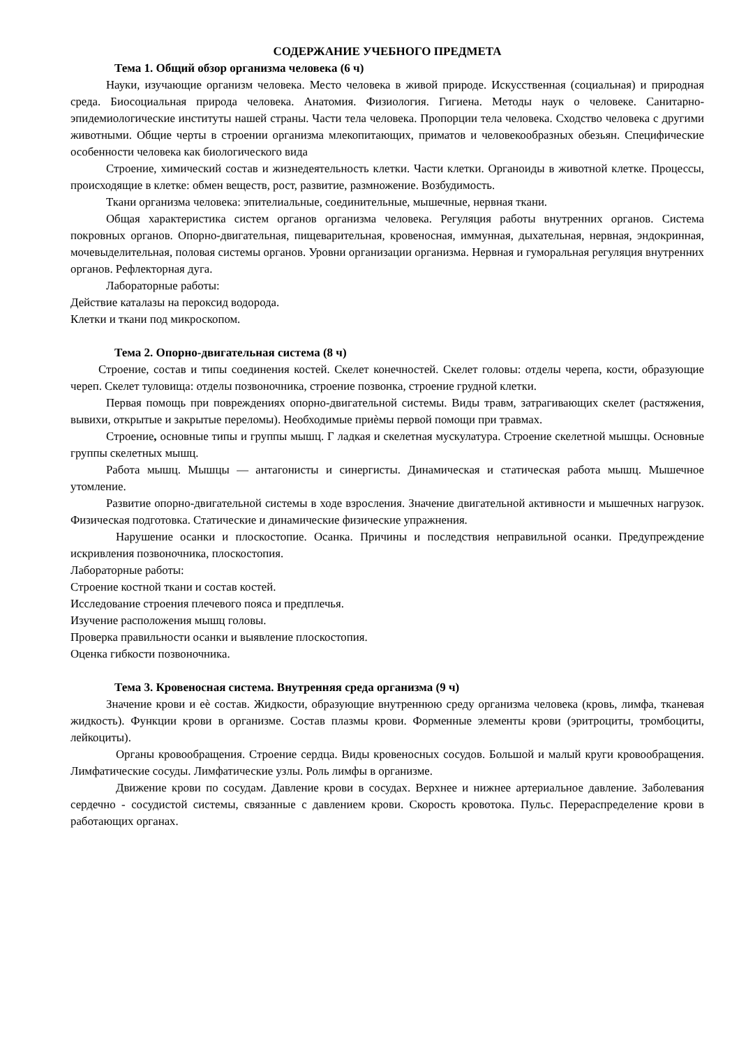СОДЕРЖАНИЕ УЧЕБНОГО ПРЕДМЕТА
Тема 1. Общий обзор организма человека (6 ч)
Науки, изучающие организм человека. Место человека в живой природе. Искусственная (социальная) и природная среда. Биосоциальная природа человека. Анатомия. Физиология. Гигиена. Методы наук о человеке. Санитарно-эпидемиологические институты нашей страны. Части тела человека. Пропорции тела человека. Сходство человека с другими животными. Общие черты в строении организма млекопитающих, приматов и человекообразных обезьян. Специфические особенности человека как биологического вида
Строение, химический состав и жизнедеятельность клетки. Части клетки. Органоиды в животной клетке. Процессы, происходящие в клетке: обмен веществ, рост, развитие, размножение. Возбудимость.
Ткани организма человека: эпителиальные, соединительные, мышечные, нервная ткани.
Общая характеристика систем органов организма человека. Регуляция работы внутренних органов. Система покровных органов. Опорно-двигательная, пищеварительная, кровеносная, иммунная, дыхательная, нервная, эндокринная, мочевыделительная, половая системы органов. Уровни организации организма. Нервная и гуморальная регуляция внутренних органов. Рефлекторная дуга.
Лабораторные работы:
Действие каталазы на пероксид водорода.
Клетки и ткани под микроскопом.
Тема 2. Опорно-двигательная система (8 ч)
Строение, состав и типы соединения костей. Скелет конечностей. Скелет головы: отделы черепа, кости, образующие череп. Скелет туловища: отделы позвоночника, строение позвонка, строение грудной клетки.
Первая помощь при повреждениях опорно-двигательной системы. Виды травм, затрагивающих скелет (растяжения, вывихи, открытые и закрытые переломы). Необходимые приѐмы первой помощи при травмах.
Строение, основные типы и группы мышц. Г ладкая и скелетная мускулатура. Строение скелетной мышцы. Основные группы скелетных мышц.
Работа мышц. Мышцы — антагонисты и синергисты. Динамическая и статическая работа мышц. Мышечное утомление.
Развитие опорно-двигательной системы в ходе взросления. Значение двигательной активности и мышечных нагрузок. Физическая подготовка. Статические и динамические физические упражнения.
Нарушение осанки и плоскостопие. Осанка. Причины и последствия неправильной осанки. Предупреждение искривления позвоночника, плоскостопия.
Лабораторные работы:
Строение костной ткани и состав костей.
Исследование строения плечевого пояса и предплечья.
Изучение расположения мышц головы.
Проверка правильности осанки и выявление плоскостопия.
Оценка гибкости позвоночника.
Тема 3. Кровеносная система. Внутренняя среда организма (9 ч)
Значение крови и еѐ состав. Жидкости, образующие внутреннюю среду организма человека (кровь, лимфа, тканевая жидкость). Функции крови в организме. Состав плазмы крови. Форменные элементы крови (эритроциты, тромбоциты, лейкоциты).
Органы кровообращения. Строение сердца. Виды кровеносных сосудов. Большой и малый круги кровообращения. Лимфатические сосуды. Лимфатические узлы. Роль лимфы в организме.
Движение крови по сосудам. Давление крови в сосудах. Верхнее и нижнее артериальное давление. Заболевания сердечно - сосудистой системы, связанные с давлением крови. Скорость кровотока. Пульс. Перераспределение крови в работающих органах.